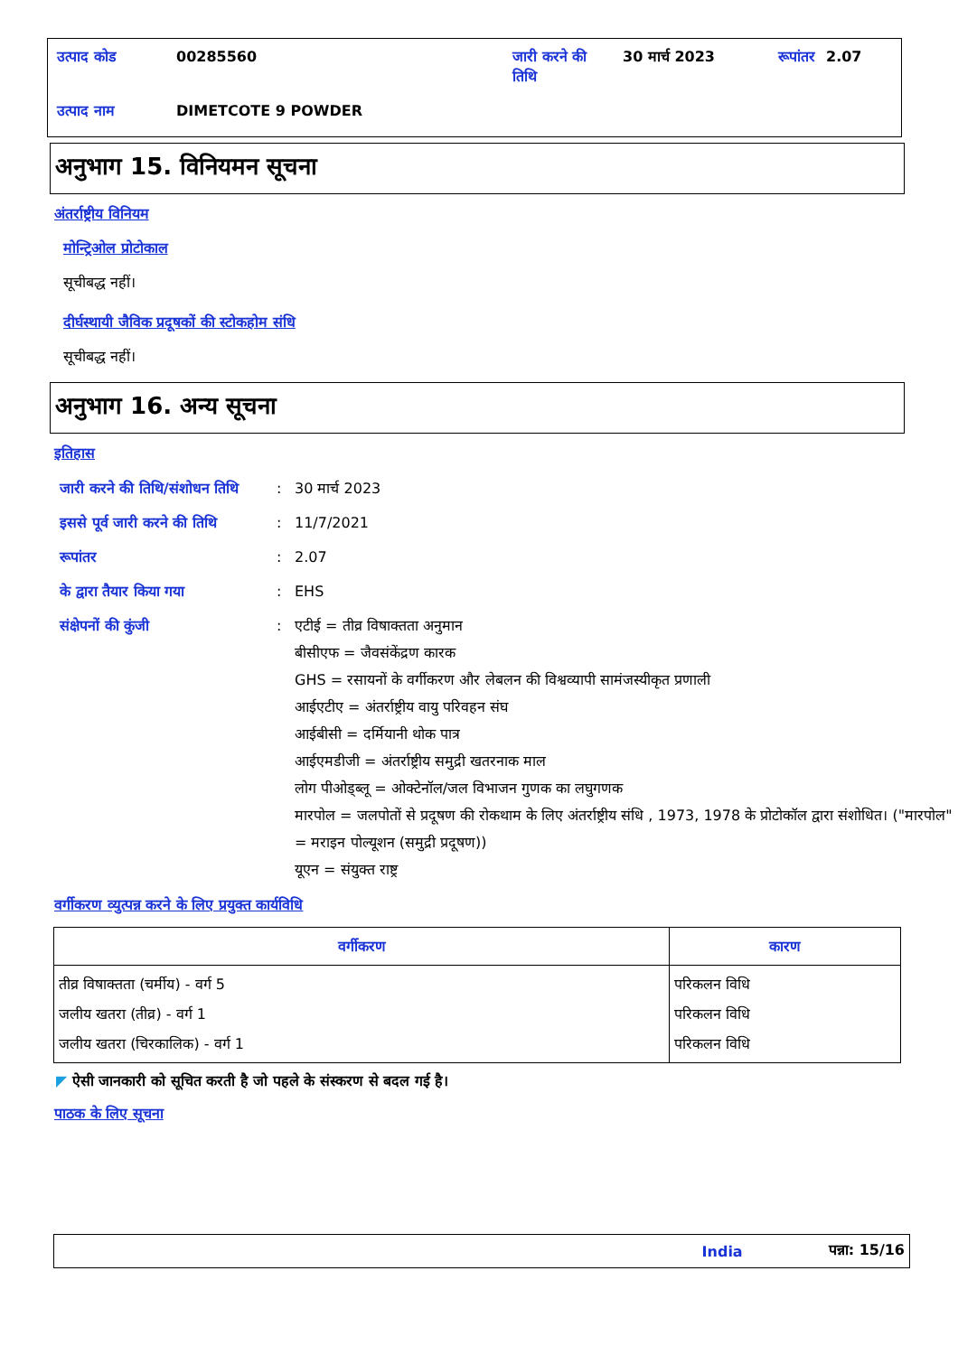| उत्पाद कोड | 00285560 | जारी करने की तिथि | 30 मार्च 2023 | रूपांतर | 2.07 |
| उत्पाद नाम | DIMETCOTE 9 POWDER | | | | |
अनुभाग 15. विनियमन सूचना
अंतर्राष्ट्रीय विनियम
मोन्ट्रिओल प्रोटोकाल
सूचीबद्ध नहीं।
दीर्घस्थायी जैविक प्रदूषकों की स्टोकहोम संधि
सूचीबद्ध नहीं।
अनुभाग 16. अन्य सूचना
इतिहास
| जारी करने की तिथि/संशोधन तिथि | : | 30 मार्च 2023 |
| इससे पूर्व जारी करने की तिथि | : | 11/7/2021 |
| रूपांतर | : | 2.07 |
| के द्वारा तैयार किया गया | : | EHS |
| संक्षेपनों की कुंजी | : | एटीई = तीव्र विषाक्तता अनुमान बीसीएफ = जैवसंकेंद्रण कारक GHS = रसायनों के वर्गीकरण और लेबलन की विश्वव्यापी सामंजस्यीकृत प्रणाली आईएटीए = अंतर्राष्ट्रीय वायु परिवहन संघ आईबीसी = दर्मियानी थोक पात्र आईएमडीजी = अंतर्राष्ट्रीय समुद्री खतरनाक माल लोग पीओड्ब्लू = ओक्टेनॉल/जल विभाजन गुणक का लघुगणक मारपोल = जलपोतों से प्रदूषण की रोकथाम के लिए अंतर्राष्ट्रीय संधि , 1973, 1978 के प्रोटोकॉल द्वारा संशोधित। ("मारपोल" = मराइन पोल्यूशन (समुद्री प्रदूषण)) यूएन = संयुक्त राष्ट्र |
वर्गीकरण व्युत्पन्न करने के लिए प्रयुक्त कार्यविधि
| वर्गीकरण | कारण |
| --- | --- |
| तीव्र विषाक्तता (चर्मीय) - वर्ग 5 जलीय खतरा (तीव्र) - वर्ग 1 जलीय खतरा (चिरकालिक) - वर्ग 1 | परिकलन विधि परिकलन विधि परिकलन विधि |
◤ ऐसी जानकारी को सूचित करती है जो पहले के संस्करण से बदल गई है।
पाठक के लिए सूचना
India पन्ना: 15/16